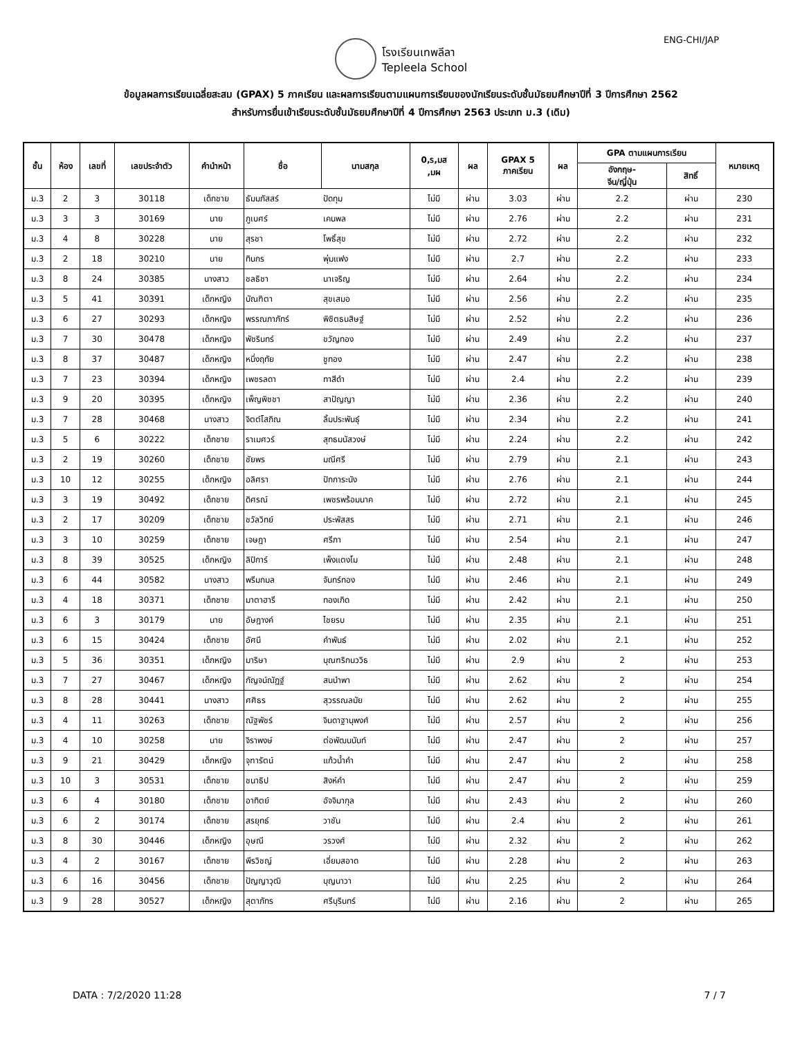ENG-CHI/JAP
โรงเรียนเทพลีลา
Tepleela School
ข้อมูลผลการเรียนเฉลี่ยสะสม (GPAX) 5 ภาคเรียน และผลการเรียนตามแผนการเรียนของนักเรียนระดับชั้นมัธยมศึกษาปีที่ 3 ปีการศึกษา 2562
สำหรับการยื่นเข้าเรียนระดับชั้นมัธยมศึกษาปีที่ 4 ปีการศึกษา 2563 ประเภท ม.3 (เดิม)
| ชั้น | ห้อง | เลขที่ | เลขประจำตัว | คำนำหน้า | ชื่อ | นามสกุล | 0,ร,มส ,มผ | ผล | GPAX 5 ภาคเรียน | ผล | GPA ตามแผนการเรียน | | หมายเหตุ |
| --- | --- | --- | --- | --- | --- | --- | --- | --- | --- | --- | --- | --- | --- |
| | | | | | | | | | | | อังกฤษ- จีน/ญี่ปุ่น | สิทธิ์ | |
| ม.3 | 2 | 3 | 30118 | เด็กชาย | ธัมมภัสสร์ | ปัดทุม | ไม่มี | ผ่าน | 3.03 | ผ่าน | 2.2 | ผ่าน | 230 |
| ม.3 | 3 | 3 | 30169 | นาย | ภูเบศร์ | เคนพล | ไม่มี | ผ่าน | 2.76 | ผ่าน | 2.2 | ผ่าน | 231 |
| ม.3 | 4 | 8 | 30228 | นาย | สุรชา | โพธิ์สุข | ไม่มี | ผ่าน | 2.72 | ผ่าน | 2.2 | ผ่าน | 232 |
| ม.3 | 2 | 18 | 30210 | นาย | ทินกร | พุ่มแฟง | ไม่มี | ผ่าน | 2.7 | ผ่าน | 2.2 | ผ่าน | 233 |
| ม.3 | 8 | 24 | 30385 | นางสาว | ชลธิชา | นาเจริญ | ไม่มี | ผ่าน | 2.64 | ผ่าน | 2.2 | ผ่าน | 234 |
| ม.3 | 5 | 41 | 30391 | เด็กหญิง | บัณฑิตา | สุขเสมอ | ไม่มี | ผ่าน | 2.56 | ผ่าน | 2.2 | ผ่าน | 235 |
| ม.3 | 6 | 27 | 30293 | เด็กหญิง | พรรณภาภัทร์ | พิชิตธนสิษฐ์ | ไม่มี | ผ่าน | 2.52 | ผ่าน | 2.2 | ผ่าน | 236 |
| ม.3 | 7 | 30 | 30478 | เด็กหญิง | พัชรินทร์ | ขวัญทอง | ไม่มี | ผ่าน | 2.49 | ผ่าน | 2.2 | ผ่าน | 237 |
| ม.3 | 8 | 37 | 30487 | เด็กหญิง | หนึ่งฤทัย | ชูทอง | ไม่มี | ผ่าน | 2.47 | ผ่าน | 2.2 | ผ่าน | 238 |
| ม.3 | 7 | 23 | 30394 | เด็กหญิง | เพชรลดา | ทาสีดำ | ไม่มี | ผ่าน | 2.4 | ผ่าน | 2.2 | ผ่าน | 239 |
| ม.3 | 9 | 20 | 30395 | เด็กหญิง | เพ็ญพิชชา | สาปัญญา | ไม่มี | ผ่าน | 2.36 | ผ่าน | 2.2 | ผ่าน | 240 |
| ม.3 | 7 | 28 | 30468 | นางสาว | จิตต์โสภิณ | ลิ้มประพันธุ์ | ไม่มี | ผ่าน | 2.34 | ผ่าน | 2.2 | ผ่าน | 241 |
| ม.3 | 5 | 6 | 30222 | เด็กชาย | ราเมศวร์ | สุทธมนัสวงษ์ | ไม่มี | ผ่าน | 2.24 | ผ่าน | 2.2 | ผ่าน | 242 |
| ม.3 | 2 | 19 | 30260 | เด็กชาย | ชัยพร | มณีศรี | ไม่มี | ผ่าน | 2.79 | ผ่าน | 2.1 | ผ่าน | 243 |
| ม.3 | 10 | 12 | 30255 | เด็กหญิง | อลิศรา | ปักการะนัง | ไม่มี | ผ่าน | 2.76 | ผ่าน | 2.1 | ผ่าน | 244 |
| ม.3 | 3 | 19 | 30492 | เด็กชาย | ดิศรณ์ | เพชรพร้อมนาค | ไม่มี | ผ่าน | 2.72 | ผ่าน | 2.1 | ผ่าน | 245 |
| ม.3 | 2 | 17 | 30209 | เด็กชาย | ชวัลวิทย์ | ประพัสสร | ไม่มี | ผ่าน | 2.71 | ผ่าน | 2.1 | ผ่าน | 246 |
| ม.3 | 3 | 10 | 30259 | เด็กชาย | เจษฎา | ศรีภา | ไม่มี | ผ่าน | 2.54 | ผ่าน | 2.1 | ผ่าน | 247 |
| ม.3 | 8 | 39 | 30525 | เด็กหญิง | ลิปิการ์ | เพ็งแตงโม | ไม่มี | ผ่าน | 2.48 | ผ่าน | 2.1 | ผ่าน | 248 |
| ม.3 | 6 | 44 | 30582 | นางสาว | พรีมกมล | จันทร์ทอง | ไม่มี | ผ่าน | 2.46 | ผ่าน | 2.1 | ผ่าน | 249 |
| ม.3 | 4 | 18 | 30371 | เด็กชาย | มาตาฮารี | ทองเกิด | ไม่มี | ผ่าน | 2.42 | ผ่าน | 2.1 | ผ่าน | 250 |
| ม.3 | 6 | 3 | 30179 | นาย | อัษฎางค์ | ไชยรบ | ไม่มี | ผ่าน | 2.35 | ผ่าน | 2.1 | ผ่าน | 251 |
| ม.3 | 6 | 15 | 30424 | เด็กชาย | อัศนี | คำพันธ์ | ไม่มี | ผ่าน | 2.02 | ผ่าน | 2.1 | ผ่าน | 252 |
| ม.3 | 5 | 36 | 30351 | เด็กหญิง | มาริษา | บุณฑริกนววิธ | ไม่มี | ผ่าน | 2.9 | ผ่าน | 2 | ผ่าน | 253 |
| ม.3 | 7 | 27 | 30467 | เด็กหญิง | กัญจน์ณัฏฐ์ | สนนำพา | ไม่มี | ผ่าน | 2.62 | ผ่าน | 2 | ผ่าน | 254 |
| ม.3 | 8 | 28 | 30441 | นางสาว | ศศิธร | สุวรรณลมัย | ไม่มี | ผ่าน | 2.62 | ผ่าน | 2 | ผ่าน | 255 |
| ม.3 | 4 | 11 | 30263 | เด็กชาย | ณัฐพัชร์ | จินดาฐานุพงศ์ | ไม่มี | ผ่าน | 2.57 | ผ่าน | 2 | ผ่าน | 256 |
| ม.3 | 4 | 10 | 30258 | นาย | จิราพงษ์ | ต่อพัฒนนันท์ | ไม่มี | ผ่าน | 2.47 | ผ่าน | 2 | ผ่าน | 257 |
| ม.3 | 9 | 21 | 30429 | เด็กหญิง | จุฑารัตน์ | แก้วน้ำคำ | ไม่มี | ผ่าน | 2.47 | ผ่าน | 2 | ผ่าน | 258 |
| ม.3 | 10 | 3 | 30531 | เด็กชาย | ชนาธิป | สิงห์คำ | ไม่มี | ผ่าน | 2.47 | ผ่าน | 2 | ผ่าน | 259 |
| ม.3 | 6 | 4 | 30180 | เด็กชาย | อาทิตย์ | อัจจิมากุล | ไม่มี | ผ่าน | 2.43 | ผ่าน | 2 | ผ่าน | 260 |
| ม.3 | 6 | 2 | 30174 | เด็กชาย | สรยุทธ์ | วาชัน | ไม่มี | ผ่าน | 2.4 | ผ่าน | 2 | ผ่าน | 261 |
| ม.3 | 8 | 30 | 30446 | เด็กหญิง | อุษณี | วรวงศ์ | ไม่มี | ผ่าน | 2.32 | ผ่าน | 2 | ผ่าน | 262 |
| ม.3 | 4 | 2 | 30167 | เด็กชาย | พีรวิชญ์ | เอี่ยมสอาด | ไม่มี | ผ่าน | 2.28 | ผ่าน | 2 | ผ่าน | 263 |
| ม.3 | 6 | 16 | 30456 | เด็กชาย | ปัญญาวุฒิ | บุญนาวา | ไม่มี | ผ่าน | 2.25 | ผ่าน | 2 | ผ่าน | 264 |
| ม.3 | 9 | 28 | 30527 | เด็กหญิง | สุตาภัทร | ศรีบุรินทร์ | ไม่มี | ผ่าน | 2.16 | ผ่าน | 2 | ผ่าน | 265 |
DATA : 7/2/2020 11:28 7 / 7